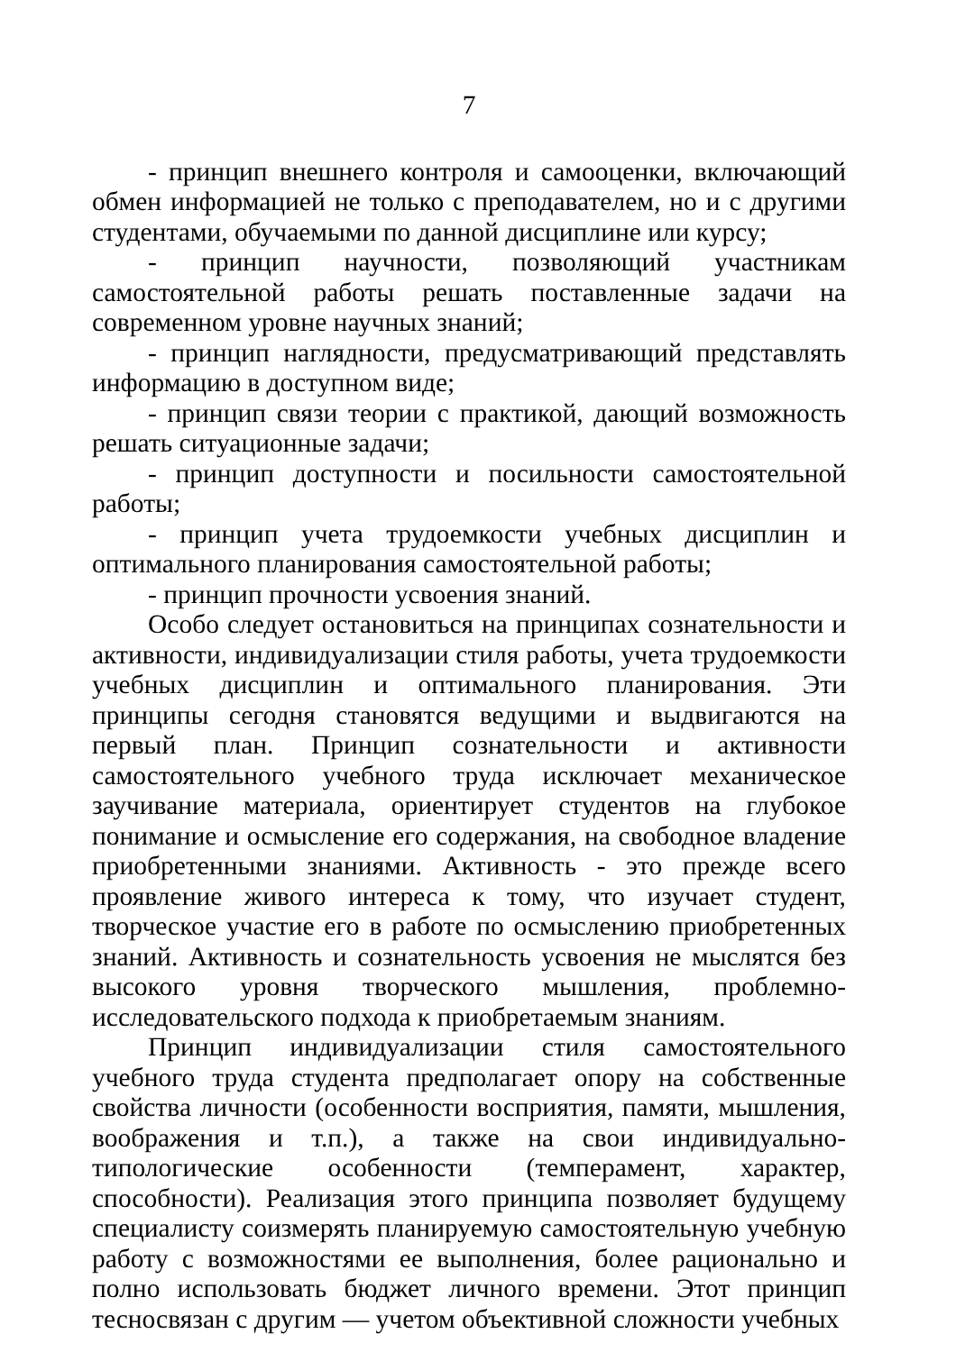7
- принцип внешнего контроля и самооценки, включающий обмен информацией не только с преподавателем, но и с другими студентами, обучаемыми по данной дисциплине или курсу;
- принцип научности, позволяющий участникам самостоятельной работы решать поставленные задачи на современном уровне научных знаний;
- принцип наглядности, предусматривающий представлять информацию в доступном виде;
- принцип связи теории с практикой, дающий возможность решать ситуационные задачи;
- принцип доступности и посильности самостоятельной работы;
- принцип учета трудоемкости учебных дисциплин и оптимального планирования самостоятельной работы;
- принцип прочности усвоения знаний.
Особо следует остановиться на принципах сознательности и активности, индивидуализации стиля работы, учета трудоемкости учебных дисциплин и оптимального планирования. Эти принципы сегодня становятся ведущими и выдвигаются на первый план. Принцип сознательности и активности самостоятельного учебного труда исключает механическое заучивание материала, ориентирует студентов на глубокое понимание и осмысление его содержания, на свободное владение приобретенными знаниями. Активность - это прежде всего проявление живого интереса к тому, что изучает студент, творческое участие его в работе по осмыслению приобретенных знаний. Активность и сознательность усвоения не мыслятся без высокого уровня творческого мышления, проблемно-исследовательского подхода к приобретаемым знаниям.
Принцип индивидуализации стиля самостоятельного учебного труда студента предполагает опору на собственные свойства личности (особенности восприятия, памяти, мышления, воображения и т.п.), а также на свои индивидуально-типологические особенности (темперамент, характер, способности). Реализация этого принципа позволяет будущему специалисту соизмерять планируемую самостоятельную учебную работу с возможностями ее выполнения, более рационально и полно использовать бюджет личного времени. Этот принцип тесносвязан с другим — учетом объективной сложности учебных